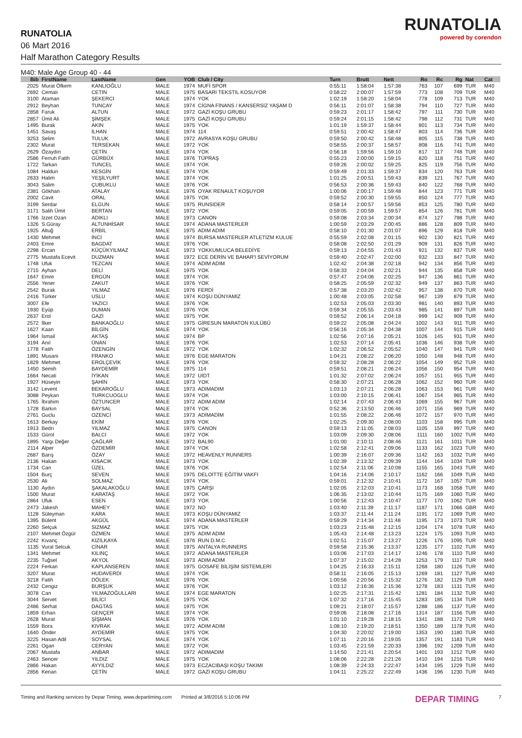RUNATOLIA
06 Mart 2016
Half Marathon Category Results
RUNATOLIA
powered by corendon
M40: Male Age Group 40 - 44
| Bib | FirstName | LastName | Gen | YOB | Club / City | Turn | Brutt | Nett | Ro | Rc | Rg | Nat | Cat |
| --- | --- | --- | --- | --- | --- | --- | --- | --- | --- | --- | --- | --- | --- |
| 2025 | Murat Öfkem | KANLIOĞLU | MALE | 1974 | MUFİ SPOR | 0:55:11 | 1:58:04 | 1:57:38 | 763 | 107 | 699 | TUR | M40 |
| 2692 | Cemalı | CETIN | MALE | 1975 | BASARI TEKSTIL KOSUYOR | 0:58:22 | 2:00:07 | 1:57:59 | 773 | 108 | 709 | TUR | M40 |
| 3100 | Ataman | ŞEKERCİ | MALE | 1974 | YOK | 1:02:19 | 1:58:20 | 1:58:04 | 778 | 109 | 713 | TUR | M40 |
| 2912 | Beyhan | TUNCAY | MALE | 1974 | CİGNA FİNANS / KANSERSİZ YAŞAM D | 0:56:11 | 2:01:07 | 1:58:38 | 794 | 110 | 727 | TUR | M40 |
| 2858 | Faruk | ALTUN | MALE | 1972 | GAZİ KOŞU GRUBU | 0:59:23 | 2:01:17 | 1:58:42 | 797 | 111 | 730 | TUR | M40 |
| 2857 | Ümit Ali | ŞİMŞEK | MALE | 1975 | GAZİ KOŞU GRUBU | 0:59:24 | 2:01:15 | 1:58:42 | 798 | 112 | 731 | TUR | M40 |
| 1495 | Burak | AKIN | MALE | 1975 | YOK | 1:01:19 | 1:59:37 | 1:58:44 | 801 | 113 | 734 | TUR | M40 |
| 1451 | Savaş | İLHAN | MALE | 1974 | 114 | 0:59:51 | 2:00:42 | 1:58:47 | 803 | 114 | 736 | TUR | M40 |
| 3253 | Selim | TULUK | MALE | 1972 | AVRASYA KOŞU GRUBU | 0:59:50 | 2:00:42 | 1:58:48 | 805 | 115 | 738 | TUR | M40 |
| 2302 | Murat | TERSEKAN | MALE | 1972 | YOK | 0:58:55 | 2:00:37 | 1:58:57 | 808 | 116 | 741 | TUR | M40 |
| 2629 | Özaydın | ÇETİN | MALE | 1974 | YOK | 0:56:18 | 1:59:56 | 1:59:10 | 817 | 117 | 748 | TUR | M40 |
| 2586 | Ferruh Fatih | GÜRBÜX | MALE | 1976 | TÜPRAŞ | 0:55:23 | 2:00:00 | 1:59:15 | 820 | 118 | 751 | TUR | M40 |
| 1722 | Tarkan | TUNCEL | MALE | 1974 | YOK | 0:59:26 | 2:00:02 | 1:59:25 | 825 | 119 | 756 | TUR | M40 |
| 1084 | Haldun | KESGİN | MALE | 1974 | YOK | 0:59:49 | 2:01:33 | 1:59:37 | 834 | 120 | 763 | TUR | M40 |
| 2633 | Halim | YEŞİLYURT | MALE | 1974 | YOK | 1:01:25 | 2:00:51 | 1:59:43 | 839 | 121 | 767 | TUR | M40 |
| 3043 | Salim | ÇUBUKLU | MALE | 1976 | YOK | 0:56:53 | 2:00:36 | 1:59:43 | 840 | 122 | 768 | TUR | M40 |
| 2381 | Gökhan | ATALAY | MALE | 1976 | OYAK RENAULT KOŞUYOR | 1:00:06 | 2:00:17 | 1:59:48 | 844 | 123 | 771 | TUR | M40 |
| 2002 | Cavit | ORAL | MALE | 1975 | YOK | 0:59:52 | 2:00:30 | 1:59:55 | 850 | 124 | 777 | TUR | M40 |
| 3199 | Serdar | ELGUN | MALE | 1975 | RUNSIDER | 0:58:14 | 2:00:57 | 1:59:56 | 853 | 125 | 780 | TUR | M40 |
| 3171 | Salih Ümit | BERTAN | MALE | 1972 | YOK | 0:59:05 | 2:00:59 | 1:59:57 | 854 | 126 | 781 | TUR | M40 |
| 1766 | Izzet Ozan | ADIKLI | MALE | 1973 | CANON | 0:59:08 | 2:03:34 | 2:00:34 | 874 | 127 | 798 | TUR | M40 |
| 1326 | S.Güray | ALTUNHİSAR | MALE | 1974 | ADANA MASTERLER | 1:00:59 | 2:03:29 | 2:00:45 | 886 | 128 | 809 | TUR | M40 |
| 1925 | Altuğ | ERBİL | MALE | 1975 | ADIM ADIM | 0:58:10 | 2:01:30 | 2:01:07 | 896 | 129 | 818 | TUR | M40 |
| 1430 | Mehmet | İNCİ | MALE | 1974 | BURSA MASTERLER ATLETİZM KULUE | 0:55:59 | 2:02:08 | 2:01:15 | 902 | 130 | 821 | TUR | M40 |
| 2403 | Emre | BAGDAT | MALE | 1976 | YOK | 0:58:08 | 2:02:50 | 2:01:29 | 909 | 131 | 826 | TUR | M40 |
| 2298 | Ercan | KÜÇÜKYILMAZ | MALE | 1973 | YOKKUMLUCA BELEDİYE | 0:59:13 | 2:04:55 | 2:01:43 | 921 | 132 | 837 | TUR | M40 |
| 2775 | Mustafa Ecevit | DUZMAN | MALE | 1972 | ECE DERİN VE BAHAR'I SEVİYORUM | 0:59:40 | 2:02:47 | 2:02:00 | 932 | 133 | 847 | TUR | M40 |
| 1748 | Ufuk | TEZCAN | MALE | 1974 | ADIM ADIM | 1:02:42 | 2:04:38 | 2:02:18 | 942 | 134 | 856 | TUR | M40 |
| 2715 | Ayhan | DELİ | MALE | 1975 | YOK | 0:58:33 | 2:04:04 | 2:02:21 | 944 | 135 | 858 | TUR | M40 |
| 1647 | Emre | ERGÜN | MALE | 1974 | YOK | 0:57:47 | 2:04:06 | 2:02:25 | 947 | 136 | 861 | TUR | M40 |
| 2556 | Yener | ZAKUT | MALE | 1976 | YOK | 0:58:25 | 2:05:59 | 2:02:32 | 949 | 137 | 863 | TUR | M40 |
| 2542 | Burak | YILMAZ | MALE | 1976 | FERDİ | 0:57:38 | 2:03:20 | 2:02:42 | 957 | 138 | 870 | TUR | M40 |
| 2416 | Türker | USLU | MALE | 1974 | KOŞU DÜNYAMIZ | 1:00:48 | 2:03:05 | 2:02:58 | 967 | 139 | 879 | TUR | M40 |
| 3007 | Efe | YAZICI | MALE | 1976 | YOK | 1:02:53 | 2:05:03 | 2:03:30 | 981 | 140 | 893 | TUR | M40 |
| 1930 | Eyüp | DUMAN | MALE | 1976 | YOK | 0:59:34 | 2:05:55 | 2:03:43 | 985 | 141 | 897 | TUR | M40 |
| 2637 | Erol | GAZİ | MALE | 1975 | YOK | 0:59:52 | 2:06:14 | 2:04:18 | 999 | 142 | 909 | TUR | M40 |
| 2572 | İlker | BANKAOĞLU | MALE | 1975 | GİRESUN MARATON KULÜBÜ | 0:59:22 | 2:05:08 | 2:04:24 | 1002 | 143 | 911 | TUR | M40 |
| 1627 | Kaan | BİLGİN | MALE | 1974 | YOK | 0:56:16 | 2:05:34 | 2:04:38 | 1007 | 144 | 915 | TUR | M40 |
| 1964 | İsmail | AKTAŞ | MALE | 1974 | BP | 1:02:56 | 2:07:16 | 2:05:21 | 1026 | 145 | 931 | TUR | M40 |
| 3194 | Anıl | ÜNAN | MALE | 1976 | YOK | 1:02:53 | 2:07:14 | 2:05:41 | 1036 | 146 | 938 | TUR | M40 |
| 1778 | Fatih | ÖZENGİN | MALE | 1972 | YOK | 1:02:32 | 2:06:52 | 2:05:52 | 1040 | 147 | 941 | TUR | M40 |
| 1891 | Musani | FRANKO | MALE | 1976 | EGE MARATON | 1:04:21 | 2:08:22 | 2:06:20 | 1050 | 148 | 948 | TUR | M40 |
| 1829 | Mehmet | EROLÇEVİK | MALE | 1976 | YOK | 0:59:32 | 2:08:28 | 2:06:22 | 1054 | 149 | 952 | TUR | M40 |
| 1450 | Semih | BAYDEMİR | MALE | 1975 | 114 | 0:59:51 | 2:08:21 | 2:06:24 | 1056 | 150 | 954 | TUR | M40 |
| 1664 | Necati | İYİKAN | MALE | 1972 | UİDT | 1:01:32 | 2:07:02 | 2:06:24 | 1057 | 151 | 955 | TUR | M40 |
| 1927 | Hüseyin | ŞAHİN | MALE | 1973 | YOK | 0:58:30 | 2:07:21 | 2:06:28 | 1062 | 152 | 960 | TUR | M40 |
| 3142 | Levent | BEKAROĞLU | MALE | 1973 | ADIMADIM | 1:03:13 | 2:07:21 | 2:06:28 | 1063 | 153 | 961 | TUR | M40 |
| 3088 | Peykan | TURKCUOGLU | MALE | 1974 | YOK | 1:03:00 | 2:10:15 | 2:06:41 | 1067 | 154 | 965 | TUR | M40 |
| 1765 | İbrahim | ÖZTUNCER | MALE | 1972 | ADIM ADIM | 1:02:14 | 2:07:43 | 2:06:43 | 1069 | 155 | 967 | TUR | M40 |
| 1728 | Barkın | BAYSAL | MALE | 1974 | YOK | 0:52:36 | 2:13:50 | 2:06:46 | 1071 | 156 | 969 | TUR | M40 |
| 2761 | Guclu | OZENCİ | MALE | 1973 | ADİMADİM | 1:01:55 | 2:08:22 | 2:06:46 | 1072 | 157 | 970 | TUR | M40 |
| 1613 | Berkay | EKİM | MALE | 1976 | YOK | 1:02:25 | 2:09:30 | 2:08:00 | 1103 | 158 | 995 | TUR | M40 |
| 1913 | Bedrı | YILMAZ | MALE | 1975 | CANON | 0:59:13 | 2:11:05 | 2:08:03 | 1105 | 159 | 997 | TUR | M40 |
| 1533 | Gürol | BALCI | MALE | 1972 | YOK | 1:03:09 | 2:09:30 | 2:08:06 | 1111 | 160 | 1002 | TUR | M40 |
| 1895 | Yargı Değer | ÇAĞLAR | MALE | 1972 | BAL90 | 1:01:00 | 2:10:11 | 2:08:46 | 1121 | 161 | 1011 | TUR | M40 |
| 2114 | Alper | ÖZDEMİR | MALE | 1974 | YOK | 1:02:58 | 2:12:41 | 2:09:06 | 1133 | 162 | 1023 | TUR | M40 |
| 2687 | Barış | ÖZAY | MALE | 1972 | HEAVENLY RUNNERS | 1:00:39 | 2:16:07 | 2:09:36 | 1142 | 163 | 1032 | TUR | M40 |
| 2136 | Hakan | KISACIK | MALE | 1973 | YOK | 1:02:39 | 2:13:32 | 2:09:39 | 1144 | 164 | 1034 | TUR | M40 |
| 1734 | Can | ÜZEL | MALE | 1976 | YOK | 1:02:54 | 2:11:06 | 2:10:08 | 1155 | 165 | 1043 | TUR | M40 |
| 1504 | Burç | SEVEN | MALE | 1975 | DELOİTTE EĞİTİM VAKFI | 1:04:16 | 2:14:06 | 2:10:17 | 1162 | 166 | 1049 | TUR | M40 |
| 2530 | Ali | SOLMAZ | MALE | 1974 | YOK | 0:59:01 | 2:12:32 | 2:10:41 | 1172 | 167 | 1057 | TUR | M40 |
| 1130 | Aydın | ŞAKALAKOĞLU | MALE | 1975 | ÇARŞI | 1:02:05 | 2:12:03 | 2:10:41 | 1173 | 168 | 1058 | TUR | M40 |
| 1500 | Murat | KARATAŞ | MALE | 1972 | YOK | 1:06:35 | 2:13:02 | 2:10:44 | 1175 | 169 | 1060 | TUR | M40 |
| 2864 | Ufuk | ESEN | MALE | 1973 | YOK | 1:00:56 | 2:12:43 | 2:10:47 | 1177 | 170 | 1062 | TUR | M40 |
| 2473 | Jakesh | MAHEY | MALE | 1972 | NO | 1:03:40 | 2:11:39 | 2:11:17 | 1187 | 171 | 1066 | GBR | M40 |
| 1128 | Süleyman | KARA | MALE | 1973 | KOŞU DÜNYAMIZ | 1:03:37 | 2:11:44 | 2:11:24 | 1191 | 172 | 1069 | TUR | M40 |
| 1395 | Bülent | AKGÜL | MALE | 1974 | ADANA MASTERLER | 0:59:29 | 2:14:34 | 2:11:48 | 1195 | 173 | 1073 | TUR | M40 |
| 2260 | Selçuk | SIZMAZ | MALE | 1975 | YOK | 1:03:23 | 2:15:48 | 2:12:15 | 1204 | 174 | 1078 | TUR | M40 |
| 2107 | Mehmet Özgür | ÖZMEN | MALE | 1975 | ADIM ADIM | 1:05:43 | 2:14:48 | 2:13:23 | 1224 | 175 | 1093 | TUR | M40 |
| 2242 | Kıvanç | KIZILKAYA | MALE | 1976 | RUN D.M.C | 1:02:51 | 2:15:07 | 2:13:27 | 1226 | 176 | 1095 | TUR | M40 |
| 1135 | Vural Selcuk | CİNAR | MALE | 1975 | ANTALYA RUNNERS | 0:59:58 | 2:15:36 | 2:13:37 | 1235 | 177 | 1102 | TUR | M40 |
| 1341 | Mehmet | KILINÇ | MALE | 1972 | ADANA MASTERLER | 1:03:06 | 2:17:03 | 2:14:17 | 1246 | 178 | 1110 | TUR | M40 |
| 2235 | Tuğsel | AKYOL | MALE | 1973 | ADIM ADIM | 1:07:37 | 2:15:02 | 2:14:28 | 1253 | 179 | 1117 | TUR | M40 |
| 2224 | Ferkan | KAPLANSEREN | MALE | 1975 | GOSAFE BİLİŞİM SİSTEMLERİ | 1:04:25 | 2:16:33 | 2:15:11 | 1268 | 180 | 1126 | TUR | M40 |
| 3207 | Murat | HUDAVERDI | MALE | 1974 | YOK | 0:58:11 | 2:16:05 | 2:15:13 | 1269 | 181 | 1127 | TUR | M40 |
| 3218 | Fatih | DÖLEK | MALE | 1976 | YOK | 1:00:56 | 2:20:56 | 2:15:32 | 1276 | 182 | 1129 | TUR | M40 |
| 2432 | Cengiz | BURŞUK | MALE | 1976 | YOK | 1:03:12 | 2:16:36 | 2:15:36 | 1278 | 183 | 1131 | TUR | M40 |
| 3078 | Can | YILMAZOĞULLARI | MALE | 1974 | EGE MARATON | 1:02:25 | 2:17:31 | 2:15:42 | 1281 | 184 | 1132 | TUR | M40 |
| 3044 | Servet | BİLİCİ | MALE | 1975 | YOK | 1:07:32 | 2:17:16 | 2:15:45 | 1283 | 185 | 1134 | TUR | M40 |
| 2486 | Serhat | DAGTAS | MALE | 1975 | YOK | 1:09:21 | 2:18:07 | 2:15:57 | 1288 | 186 | 1137 | TUR | M40 |
| 1859 | Erhan | GENÇER | MALE | 1974 | YOK | 0:59:06 | 2:18:08 | 2:17:16 | 1314 | 187 | 1156 | TUR | M40 |
| 2628 | Murat | ŞİŞMAN | MALE | 1976 | YOK | 1:01:10 | 2:19:28 | 2:18:15 | 1341 | 188 | 1172 | TUR | M40 |
| 1559 | Bora | KIVRAK | MALE | 1972 | ADIM ADIM | 1:08:10 | 2:19:20 | 2:18:51 | 1350 | 189 | 1178 | TUR | M40 |
| 1640 | Önder | AYDEMİR | MALE | 1975 | YOK | 1:04:30 | 2:20:02 | 2:19:00 | 1353 | 190 | 1180 | TUR | M40 |
| 3225 | Hasan Adil | SOYSAL | MALE | 1974 | YOK | 1:07:11 | 2:20:16 | 2:19:05 | 1357 | 191 | 1183 | TUR | M40 |
| 2261 | Ogan | CERYAN | MALE | 1972 | YOK | 1:03:45 | 2:21:59 | 2:20:33 | 1396 | 192 | 1209 | TUR | M40 |
| 2067 | Mustafa | ANBAR | MALE | 1972 | ADIMADIM | 1:14:50 | 2:21:41 | 2:20:54 | 1401 | 193 | 1212 | TUR | M40 |
| 2463 | Sencer | YILDIZ | MALE | 1975 | YOK | 1:08:06 | 2:22:28 | 2:21:26 | 1410 | 194 | 1216 | TUR | M40 |
| 2866 | Hakan | AYYILDIZ | MALE | 1973 | ECZACIBAŞI KOŞU TAKIMI | 1:08:39 | 2:24:33 | 2:22:47 | 1434 | 195 | 1229 | TUR | M40 |
| 2856 | Kenan | ÇETİN | MALE | 1972 | GAZİ KOŞU GRUBU | 1:04:11 | 2:25:22 | 2:22:49 | 1436 | 196 | 1230 | TUR | M40 |
Timing and Ranking services by Depar Timing, www.departiming.com Printed at 3/8/2016 5:10:06 PM DEPAR TIMING 7